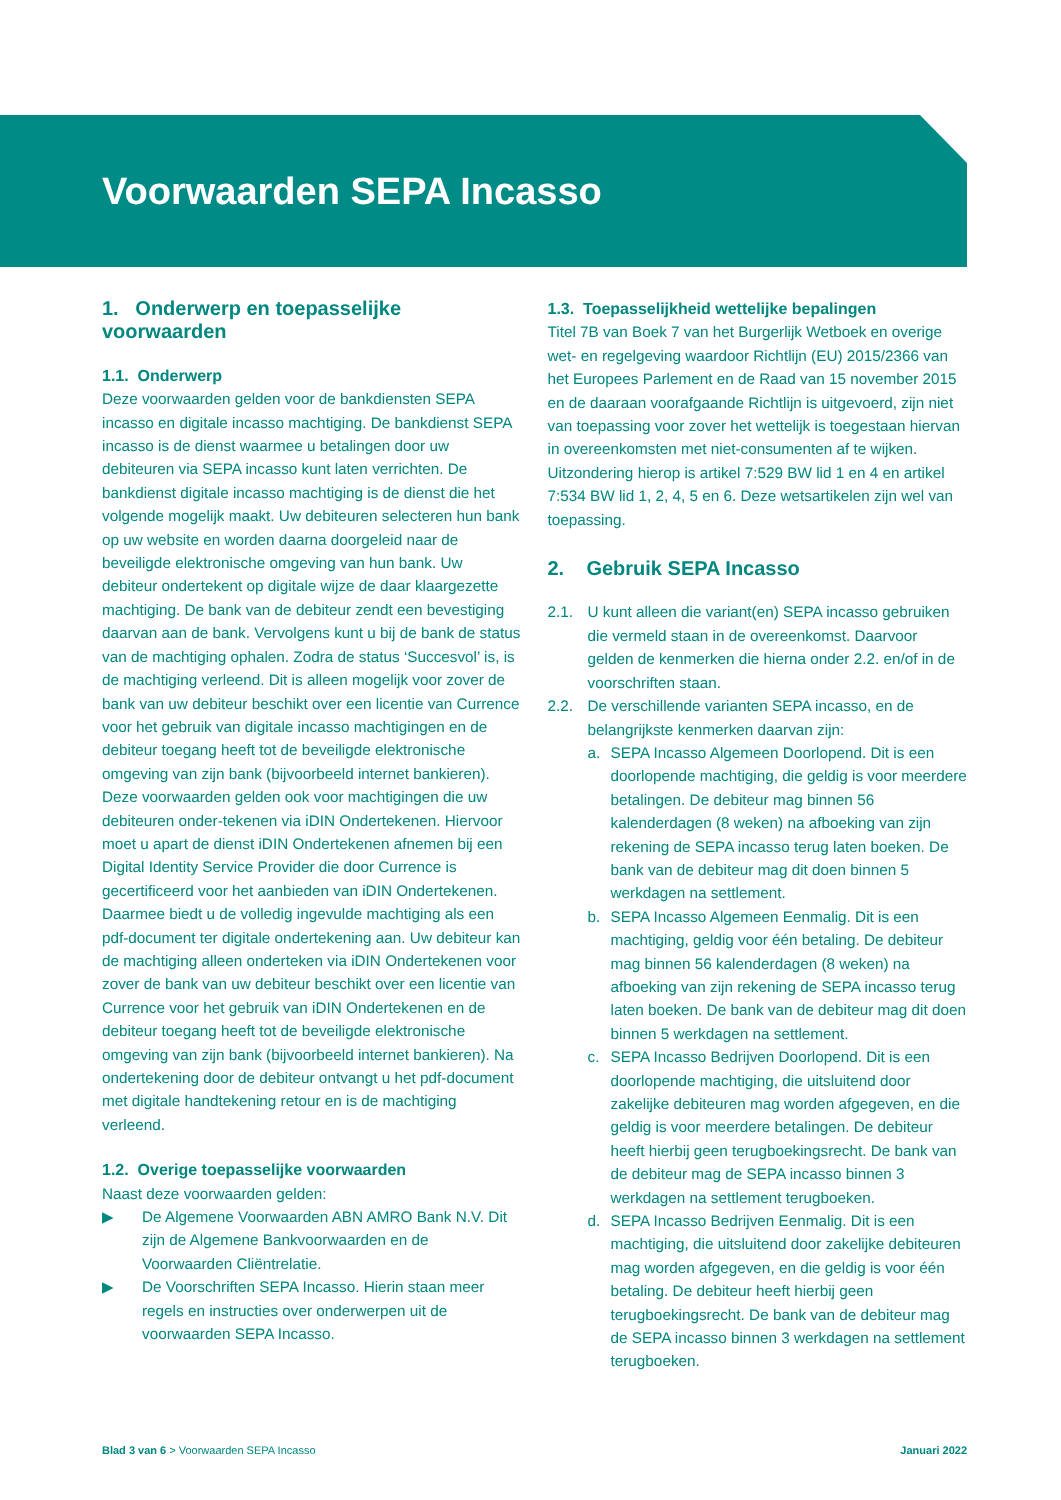Voorwaarden SEPA Incasso
1. Onderwerp en toepasselijke voorwaarden
1.1. Onderwerp
Deze voorwaarden gelden voor de bankdiensten SEPA incasso en digitale incasso machtiging. De bankdienst SEPA incasso is de dienst waarmee u betalingen door uw debiteuren via SEPA incasso kunt laten verrichten. De bankdienst digitale incasso machtiging is de dienst die het volgende mogelijk maakt. Uw debiteuren selecteren hun bank op uw website en worden daarna doorgeleid naar de beveiligde elektronische omgeving van hun bank. Uw debiteur ondertekent op digitale wijze de daar klaargezette machtiging. De bank van de debiteur zendt een bevestiging daarvan aan de bank. Vervolgens kunt u bij de bank de status van de machtiging ophalen. Zodra de status ‘Succesvol’ is, is de machtiging verleend. Dit is alleen mogelijk voor zover de bank van uw debiteur beschikt over een licentie van Currence voor het gebruik van digitale incasso machtigingen en de debiteur toegang heeft tot de beveiligde elektronische omgeving van zijn bank (bijvoorbeeld internet bankieren). Deze voorwaarden gelden ook voor machtigingen die uw debiteuren onder-tekenen via iDIN Ondertekenen. Hiervoor moet u apart de dienst iDIN Ondertekenen afnemen bij een Digital Identity Service Provider die door Currence is gecertificeerd voor het aanbieden van iDIN Ondertekenen. Daarmee biedt u de volledig ingevulde machtiging als een pdf-document ter digitale ondertekening aan. Uw debiteur kan de machtiging alleen onderteken via iDIN Ondertekenen voor zover de bank van uw debiteur beschikt over een licentie van Currence voor het gebruik van iDIN Ondertekenen en de debiteur toegang heeft tot de beveiligde elektronische omgeving van zijn bank (bijvoorbeeld internet bankieren). Na ondertekening door de debiteur ontvangt u het pdf-document met digitale handtekening retour en is de machtiging verleend.
1.2. Overige toepasselijke voorwaarden
Naast deze voorwaarden gelden:
▶ De Algemene Voorwaarden ABN AMRO Bank N.V. Dit zijn de Algemene Bankvoorwaarden en de Voorwaarden Cliëntrelatie.
▶ De Voorschriften SEPA Incasso. Hierin staan meer regels en instructies over onderwerpen uit de voorwaarden SEPA Incasso.
1.3. Toepasselijkheid wettelijke bepalingen
Titel 7B van Boek 7 van het Burgerlijk Wetboek en overige wet- en regelgeving waardoor Richtlijn (EU) 2015/2366 van het Europees Parlement en de Raad van 15 november 2015 en de daaraan voorafgaande Richtlijn is uitgevoerd, zijn niet van toepassing voor zover het wettelijk is toegestaan hiervan in overeenkomsten met niet-consumenten af te wijken. Uitzondering hierop is artikel 7:529 BW lid 1 en 4 en artikel 7:534 BW lid 1, 2, 4, 5 en 6. Deze wetsartikelen zijn wel van toepassing.
2. Gebruik SEPA Incasso
2.1. U kunt alleen die variant(en) SEPA incasso gebruiken die vermeld staan in de overeenkomst. Daarvoor gelden de kenmerken die hierna onder 2.2. en/of in de voorschriften staan.
2.2. De verschillende varianten SEPA incasso, en de belangrijkste kenmerken daarvan zijn:
a. SEPA Incasso Algemeen Doorlopend. Dit is een doorlopende machtiging, die geldig is voor meerdere betalingen. De debiteur mag binnen 56 kalenderdagen (8 weken) na afboeking van zijn rekening de SEPA incasso terug laten boeken. De bank van de debiteur mag dit doen binnen 5 werkdagen na settlement.
b. SEPA Incasso Algemeen Eenmalig. Dit is een machtiging, geldig voor één betaling. De debiteur mag binnen 56 kalenderdagen (8 weken) na afboeking van zijn rekening de SEPA incasso terug laten boeken. De bank van de debiteur mag dit doen binnen 5 werkdagen na settlement.
c. SEPA Incasso Bedrijven Doorlopend. Dit is een doorlopende machtiging, die uitsluitend door zakelijke debiteuren mag worden afgegeven, en die geldig is voor meerdere betalingen. De debiteur heeft hierbij geen terugboekingsrecht. De bank van de debiteur mag de SEPA incasso binnen 3 werkdagen na settlement terugboeken.
d. SEPA Incasso Bedrijven Eenmalig. Dit is een machtiging, die uitsluitend door zakelijke debiteuren mag worden afgegeven, en die geldig is voor één betaling. De debiteur heeft hierbij geen terugboekingsrecht. De bank van de debiteur mag de SEPA incasso binnen 3 werkdagen na settlement terugboeken.
Blad 3 van 6 > Voorwaarden SEPA Incasso Januari 2022